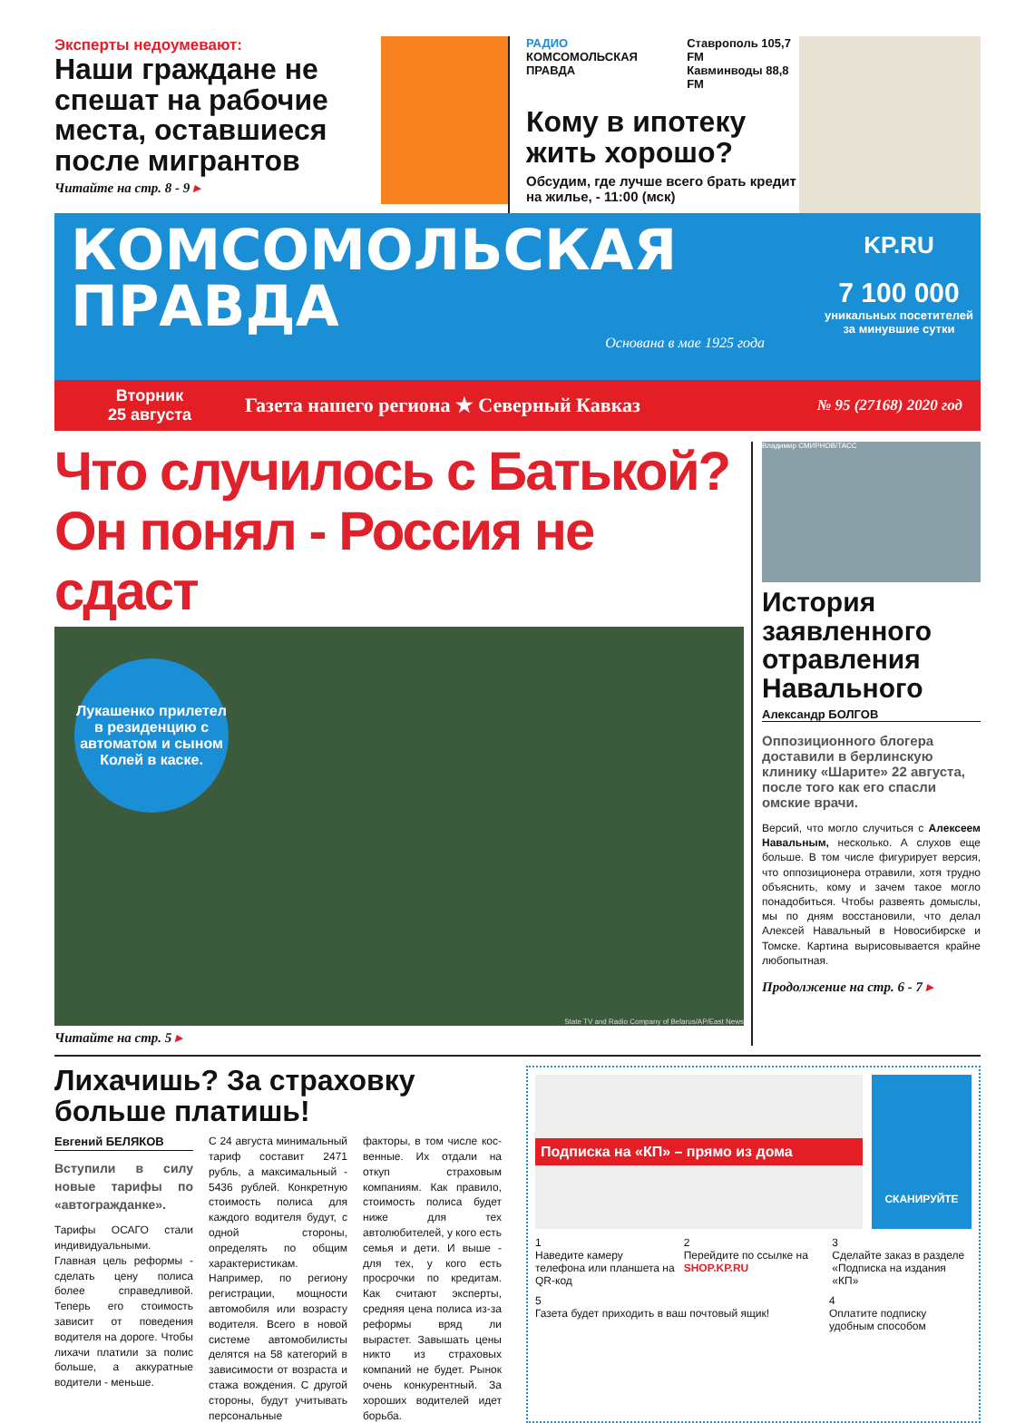Эксперты недоумевают:
Наши граждане не спешат на рабочие места, оставшиеся после мигрантов
Читайте на стр. 8 - 9 ▸
РАДИО
КОМСОМОЛЬСКАЯ ПРАВДА
Ставрополь 105,7 FM
Кавминводы 88,8 FM
Кому в ипотеку жить хорошо?
Обсудим, где лучше всего брать кредит на жилье, - 11:00 (мск)
КОМСОМОЛЬСКАЯ
ПРАВДА
Основана в мае 1925 года
KP.RU
7 100 000
уникальных посетителей за минувшие сутки
Вторник
25 августа
Газета нашего региона ★ Северный Кавказ
№ 95 (27168) 2020 год
Что случилось с Батькой? Он понял - Россия не сдаст
Лукашенко прилетел в резиденцию с автоматом и сыном Колей в каске.
State TV and Radio Company of Belarus/AP/East News
Читайте на стр. 5 ▸
Владимир СМИРНОВ/ТАСС
История заявленного отравления Навального
Александр БОЛГОВ
Оппозиционного блогера доставили в берлинскую клинику «Шарите» 22 августа, после того как его спасли омские врачи.
Версий, что могло случиться с Алексеем Навальным, несколько. А слухов еще больше. В том числе фигурирует версия, что оппозиционера отравили, хотя трудно объяснить, кому и зачем такое могло понадобиться. Чтобы развеять домыслы, мы по дням восстановили, что делал Алексей Навальный в Новосибирске и Томске. Картина вырисовывается крайне любопытная.
Продолжение на стр. 6 - 7 ▸
Лихачишь? За страховку больше платишь!
Евгений БЕЛЯКОВ
Вступили в силу новые тарифы по «автогражданке».
Тарифы ОСАГО стали индивидуальными. Главная цель реформы - сделать цену полиса более справедливой. Теперь его стоимость зависит от поведения водителя на дороге. Чтобы лихачи платили за полис больше, а аккуратные водители - меньше.
С 24 августа минимальный тариф составит 2471 рубль, а максимальный - 5436 рублей. Конкретную стоимость полиса для каждого водителя будут, с одной стороны, определять по общим характеристикам. Например, по региону регистрации, мощности автомобиля или возрасту водителя. Всего в новой системе автомобилисты делятся на 58 категорий в зависимости от возраста и стажа вождения. С другой стороны, будут учитывать персональные
факторы, в том числе кос­венные. Их отдали на откуп страховым компаниям. Как правило, стоимость полиса будет ниже для тех автолюбителей, у кого есть семья и дети. И выше - для тех, у кого есть просрочки по кредитам. Как считают эксперты, средняя цена полиса из-за реформы вряд ли вырастет. Завышать цены никто из страховых компаний не будет. Рынок очень конкурентный. За хороших водителей идет борьба.
Подписка на «КП» – прямо из дома
СКАНИРУЙТЕ
1
Наведите камеру телефона или планшета на QR-код
2
Перейдите по ссылке на SHOP.KP.RU
3
Сделайте заказ в разделе «Подписка на издания «КП»
5
Газета будет приходить в ваш почтовый ящик!
4
Оплатите подписку удобным способом